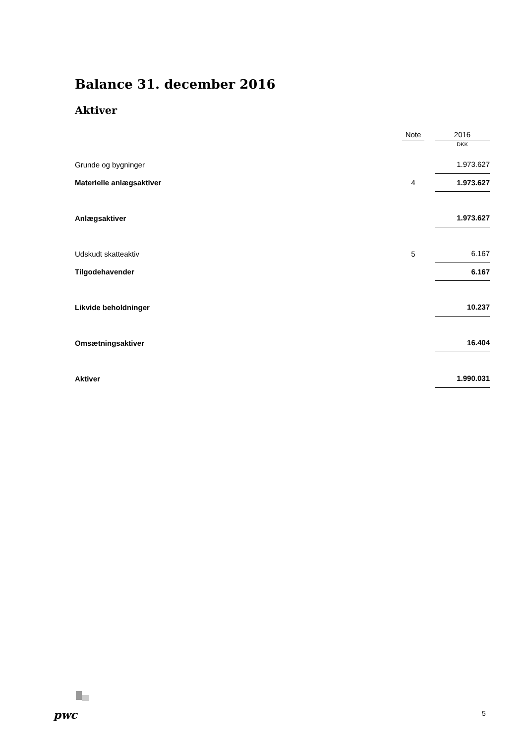Balance 31. december 2016
Aktiver
| | Note | | 2016 |
| | | | DKK |
| Grunde og bygninger | | | 1.973.627 |
| Materielle anlægsaktiver | 4 | | 1.973.627 |
| Anlægsaktiver | | | 1.973.627 |
| Udskudt skatteaktiv | 5 | | 6.167 |
| Tilgodehavender | | | 6.167 |
| Likvide beholdninger | | | 10.237 |
| Omsætningsaktiver | | | 16.404 |
| Aktiver | | | 1.990.031 |
pwc 5